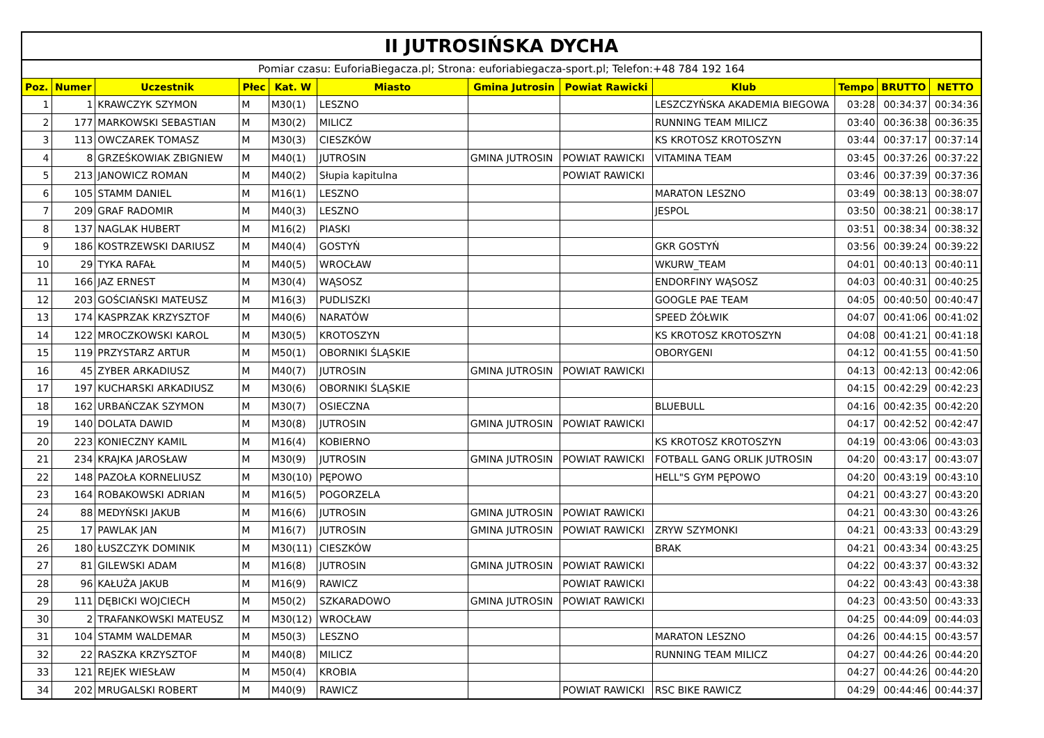| II JUTROSIŃSKA DYCHA | | | | | | | | | | | |
| Pomiar czasu: EuforiaBiegacza.pl; Strona: euforiabiegacza-sport.pl; Telefon:+48 784 192 164 | | | | | | | | | | | |
| Poz. | Numer | Uczestnik | Płec | Kat. W | Miasto | Gmina Jutrosin | Powiat Rawicki | Klub | Tempo | BRUTTO | NETTO |
| 1 | 1 | KRAWCZYK SZYMON | M | M30(1) | LESZNO | | | LESZCZYŃSKA AKADEMIA BIEGOWA | 03:28 | 00:34:37 | 00:34:36 |
| 2 | 177 | MARKOWSKI SEBASTIAN | M | M30(2) | MILICZ | | | RUNNING TEAM MILICZ | 03:40 | 00:36:38 | 00:36:35 |
| 3 | 113 | OWCZAREK TOMASZ | M | M30(3) | CIESZKÓW | | | KS KROTOSZ KROTOSZYN | 03:44 | 00:37:17 | 00:37:14 |
| 4 | 8 | GRZEŚKOWIAK ZBIGNIEW | M | M40(1) | JUTROSIN | GMINA JUTROSIN | POWIAT RAWICKI | VITAMINA TEAM | 03:45 | 00:37:26 | 00:37:22 |
| 5 | 213 | JANOWICZ ROMAN | M | M40(2) | Słupia kapitulna | | POWIAT RAWICKI | | 03:46 | 00:37:39 | 00:37:36 |
| 6 | 105 | STAMM DANIEL | M | M16(1) | LESZNO | | | MARATON LESZNO | 03:49 | 00:38:13 | 00:38:07 |
| 7 | 209 | GRAF RADOMIR | M | M40(3) | LESZNO | | | JESPOL | 03:50 | 00:38:21 | 00:38:17 |
| 8 | 137 | NAGLAK HUBERT | M | M16(2) | PIASKI | | | | 03:51 | 00:38:34 | 00:38:32 |
| 9 | 186 | KOSTRZEWSKI DARIUSZ | M | M40(4) | GOSTYŃ | | | GKR GOSTYŃ | 03:56 | 00:39:24 | 00:39:22 |
| 10 | 29 | TYKA RAFAŁ | M | M40(5) | WROCŁAW | | | WKURW_TEAM | 04:01 | 00:40:13 | 00:40:11 |
| 11 | 166 | JAZ ERNEST | M | M30(4) | WĄSOSZ | | | ENDORFINY WĄSOSZ | 04:03 | 00:40:31 | 00:40:25 |
| 12 | 203 | GOŚCIAŃSKI MATEUSZ | M | M16(3) | PUDLISZKI | | | GOOGLE PAE TEAM | 04:05 | 00:40:50 | 00:40:47 |
| 13 | 174 | KASPRZAK KRZYSZTOF | M | M40(6) | NARATÓW | | | SPEED ŻÓŁWIK | 04:07 | 00:41:06 | 00:41:02 |
| 14 | 122 | MROCZKOWSKI KAROL | M | M30(5) | KROTOSZYN | | | KS KROTOSZ KROTOSZYN | 04:08 | 00:41:21 | 00:41:18 |
| 15 | 119 | PRZYSTARZ ARTUR | M | M50(1) | OBORNIKI ŚLĄSKIE | | | OBORYGENI | 04:12 | 00:41:55 | 00:41:50 |
| 16 | 45 | ZYBER ARKADIUSZ | M | M40(7) | JUTROSIN | GMINA JUTROSIN | POWIAT RAWICKI | | 04:13 | 00:42:13 | 00:42:06 |
| 17 | 197 | KUCHARSKI ARKADIUSZ | M | M30(6) | OBORNIKI ŚLĄSKIE | | | | 04:15 | 00:42:29 | 00:42:23 |
| 18 | 162 | URBAŃCZAK SZYMON | M | M30(7) | OSIECZNA | | | BLUEBULL | 04:16 | 00:42:35 | 00:42:20 |
| 19 | 140 | DOLATA DAWID | M | M30(8) | JUTROSIN | GMINA JUTROSIN | POWIAT RAWICKI | | 04:17 | 00:42:52 | 00:42:47 |
| 20 | 223 | KONIECZNY KAMIL | M | M16(4) | KOBIERNO | | | KS KROTOSZ KROTOSZYN | 04:19 | 00:43:06 | 00:43:03 |
| 21 | 234 | KRAJKA JAROSŁAW | M | M30(9) | JUTROSIN | GMINA JUTROSIN | POWIAT RAWICKI | FOTBALL GANG ORLIK JUTROSIN | 04:20 | 00:43:17 | 00:43:07 |
| 22 | 148 | PAZOŁA KORNELIUSZ | M | M30(10) | PĘPOWO | | | HELL"S GYM PĘPOWO | 04:20 | 00:43:19 | 00:43:10 |
| 23 | 164 | ROBAKOWSKI ADRIAN | M | M16(5) | POGORZELA | | | | 04:21 | 00:43:27 | 00:43:20 |
| 24 | 88 | MEDYŃSKI JAKUB | M | M16(6) | JUTROSIN | GMINA JUTROSIN | POWIAT RAWICKI | | 04:21 | 00:43:30 | 00:43:26 |
| 25 | 17 | PAWLAK JAN | M | M16(7) | JUTROSIN | GMINA JUTROSIN | POWIAT RAWICKI | ZRYW SZYMONKI | 04:21 | 00:43:33 | 00:43:29 |
| 26 | 180 | ŁUSZCZYK DOMINIK | M | M30(11) | CIESZKÓW | | | BRAK | 04:21 | 00:43:34 | 00:43:25 |
| 27 | 81 | GILEWSKI ADAM | M | M16(8) | JUTROSIN | GMINA JUTROSIN | POWIAT RAWICKI | | 04:22 | 00:43:37 | 00:43:32 |
| 28 | 96 | KAŁUŻA JAKUB | M | M16(9) | RAWICZ | | POWIAT RAWICKI | | 04:22 | 00:43:43 | 00:43:38 |
| 29 | 111 | DĘBICKI WOJCIECH | M | M50(2) | SZKARADOWO | GMINA JUTROSIN | POWIAT RAWICKI | | 04:23 | 00:43:50 | 00:43:33 |
| 30 | 2 | TRAFANKOWSKI MATEUSZ | M | M30(12) | WROCŁAW | | | | 04:25 | 00:44:09 | 00:44:03 |
| 31 | 104 | STAMM WALDEMAR | M | M50(3) | LESZNO | | | MARATON LESZNO | 04:26 | 00:44:15 | 00:43:57 |
| 32 | 22 | RASZKA KRZYSZTOF | M | M40(8) | MILICZ | | | RUNNING TEAM MILICZ | 04:27 | 00:44:26 | 00:44:20 |
| 33 | 121 | REJEK WIESŁAW | M | M50(4) | KROBIA | | | | 04:27 | 00:44:26 | 00:44:20 |
| 34 | 202 | MRUGALSKI ROBERT | M | M40(9) | RAWICZ | | POWIAT RAWICKI | RSC BIKE RAWICZ | 04:29 | 00:44:46 | 00:44:37 |